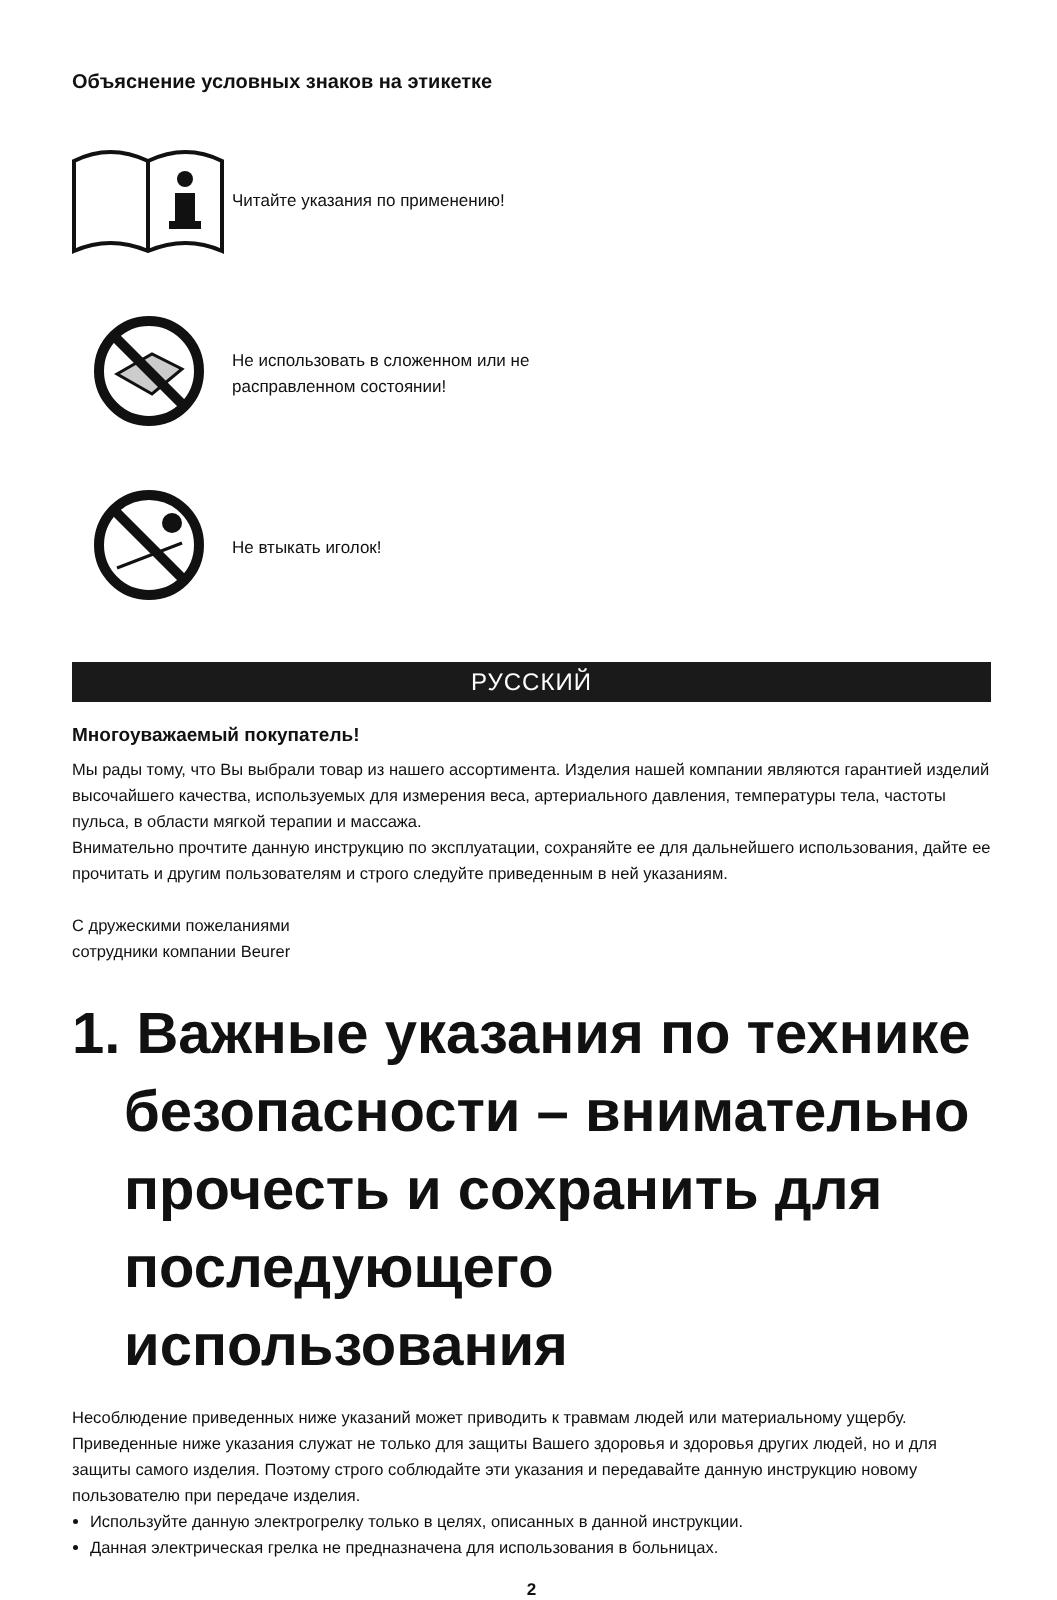Объяснение условных знаков на этикетке
Читайте указания по применению!
Не использовать в сложенном или не
расправленном состоянии!
Не втыкать иголок!
РУССКИЙ
Многоуважаемый покупатель!
Мы рады тому, что Вы выбрали товар из нашего ассортимента. Изделия нашей компании являются гарантией изделий высочайшего качества, используемых для измерения веса, артериального давления, температуры тела, частоты пульса, в области мягкой терапии и массажа.
Внимательно прочтите данную инструкцию по эксплуатации, сохраняйте ее для дальнейшего использования, дайте ее прочитать и другим пользователям и строго следуйте приведенным в ней указаниям.
С дружескими пожеланиями
сотрудники компании Beurer
1. Важные указания по технике безопасности – внимательно прочесть и сохранить для последующего использования
Несоблюдение приведенных ниже указаний может приводить к травмам людей или материальному ущербу. Приведенные ниже указания служат не только для защиты Вашего здоровья и здоровья других людей, но и для защиты самого изделия. Поэтому строго соблюдайте эти указания и передавайте данную инструкцию новому пользователю при передаче изделия.
Используйте данную электрогрелку только в целях, описанных в данной инструкции.
Данная электрическая грелка не предназначена для использования в больницах.
2